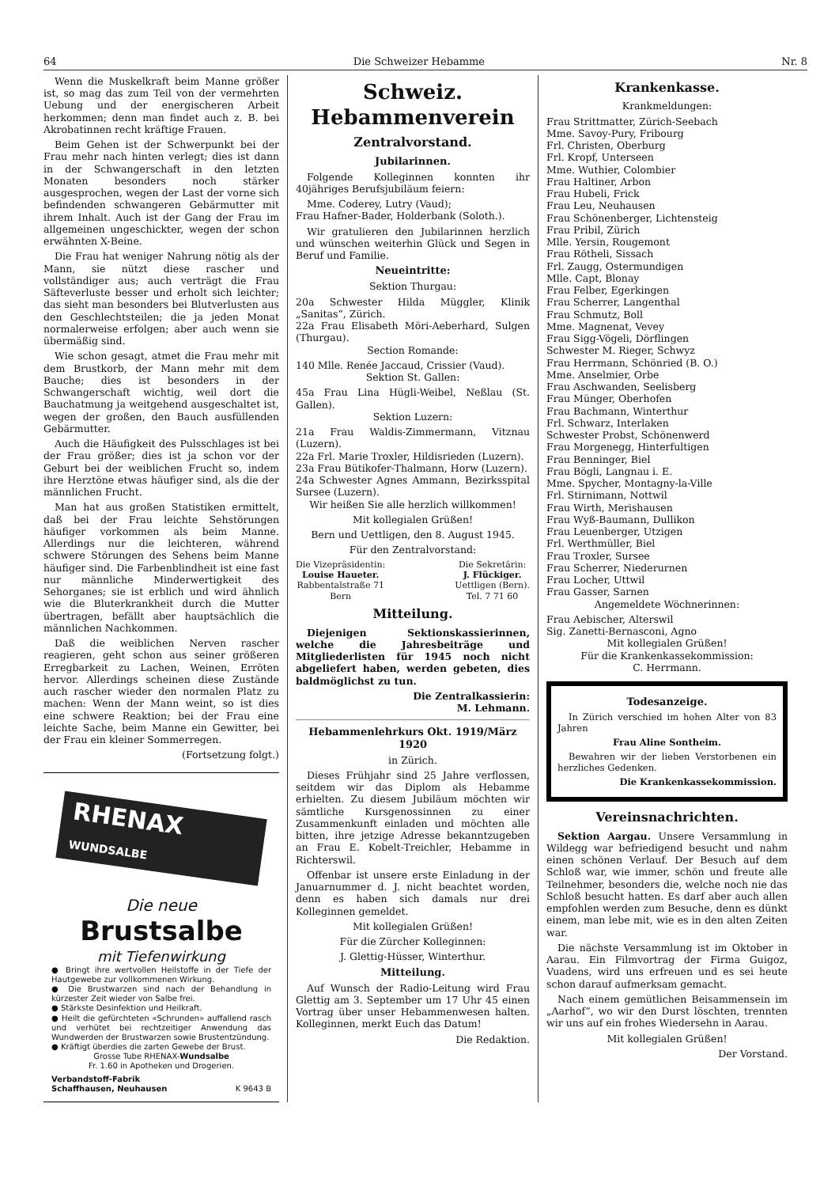64 Die Schweizer Hebamme Nr. 8
Wenn die Muskelkraft beim Manne größer ist, so mag das zum Teil von der vermehrten Uebung und der energischeren Arbeit herkommen; denn man findet auch z. B. bei Akrobatinnen recht kräftige Frauen.
Beim Gehen ist der Schwerpunkt bei der Frau mehr nach hinten verlegt; dies ist dann in der Schwangerschaft in den letzten Monaten besonders noch stärker ausgesprochen, wegen der Last der vorne sich befindenden schwangeren Gebärmutter mit ihrem Inhalt. Auch ist der Gang der Frau im allgemeinen ungeschickter, wegen der schon erwähnten X-Beine.
Die Frau hat weniger Nahrung nötig als der Mann, sie nützt diese rascher und vollständiger aus; auch verträgt die Frau Säfteverluste besser und erholt sich leichter; das sieht man besonders bei Blutverlusten aus den Geschlechtsteilen; die ja jeden Monat normalerweise erfolgen; aber auch wenn sie übermäßig sind.
Wie schon gesagt, atmet die Frau mehr mit dem Brustkorb, der Mann mehr mit dem Bauche; dies ist besonders in der Schwangerschaft wichtig, weil dort die Bauchatmung ja weitgehend ausgeschaltet ist, wegen der großen, den Bauch ausfüllenden Gebärmutter.
Auch die Häufigkeit des Pulsschlages ist bei der Frau größer; dies ist ja schon vor der Geburt bei der weiblichen Frucht so, indem ihre Herztöne etwas häufiger sind, als die der männlichen Frucht.
Man hat aus großen Statistiken ermittelt, daß bei der Frau leichte Sehstörungen häufiger vorkommen als beim Manne. Allerdings nur die leichteren, während schwere Störungen des Sehens beim Manne häufiger sind. Die Farbenblindheit ist eine fast nur männliche Minderwertigkeit des Sehorganes; sie ist erblich und wird ähnlich wie die Bluterkrankheit durch die Mutter übertragen, befällt aber hauptsächlich die männlichen Nachkommen.
Daß die weiblichen Nerven rascher reagieren, geht schon aus seiner größeren Erregbarkeit zu Lachen, Weinen, Erröten hervor. Allerdings scheinen diese Zustände auch rascher wieder den normalen Platz zu machen: Wenn der Mann weint, so ist dies eine schwere Reaktion; bei der Frau eine leichte Sache, beim Manne ein Gewitter, bei der Frau ein kleiner Sommerregen.
(Fortsetzung folgt.)
RHENAX WUNDSALBE
Die neue
Brustsalbe
mit Tiefenwirkung
● Bringt ihre wertvollen Heilstoffe in der Tiefe der Hautgewebe zur vollkommenen Wirkung.
● Die Brustwarzen sind nach der Behandlung in kürzester Zeit wieder von Salbe frei.
● Stärkste Desinfektion und Heilkraft.
● Heilt die gefürchteten «Schrunden» auffallend rasch und verhütet bei rechtzeitiger Anwendung das Wundwerden der Brustwarzen sowie Brustentzündung.
● Kräftigt überdies die zarten Gewebe der Brust.
Grosse Tube RHENAX-Wundsalbe
Fr. 1.60 in Apotheken und Drogerien.
Verbandstoff-Fabrik
Schaffhausen, Neuhausen K 9643 B
Schweiz. Hebammenverein
Zentralvorstand.
Jubilarinnen.
Folgende Kolleginnen konnten ihr 40jähriges Berufsjubiläum feiern:
Mme. Coderey, Lutry (Vaud);
Frau Hafner-Bader, Holderbank (Soloth.).
Wir gratulieren den Jubilarinnen herzlich und wünschen weiterhin Glück und Segen in Beruf und Familie.
Neueintritte:
Sektion Thurgau:
20a Schwester Hilda Müggler, Klinik „Sanitas“, Zürich.
22a Frau Elisabeth Möri-Aeberhard, Sulgen (Thurgau).
Section Romande:
140 Mlle. Renée Jaccaud, Crissier (Vaud).
Sektion St. Gallen:
45a Frau Lina Hügli-Weibel, Neßlau (St. Gallen).
Sektion Luzern:
21a Frau Waldis-Zimmermann, Vitznau (Luzern).
22a Frl. Marie Troxler, Hildisrieden (Luzern).
23a Frau Bütikofer-Thalmann, Horw (Luzern).
24a Schwester Agnes Ammann, Bezirksspital Sursee (Luzern).
Wir heißen Sie alle herzlich willkommen!
Mit kollegialen Grüßen!
Bern und Uettligen, den 8. August 1945.
Für den Zentralvorstand:
Die Vizepräsidentin:
Louise Haueter.
Rabbentalstraße 71
Bern
Die Sekretärin:
J. Flückiger.
Uettligen (Bern).
Tel. 7 71 60
Mitteilung.
Diejenigen Sektionskassierinnen, welche die Jahresbeiträge und Mitgliederlisten für 1945 noch nicht abgeliefert haben, werden gebeten, dies baldmöglichst zu tun.
Die Zentralkassierin:
M. Lehmann.
Hebammenlehrkurs Okt. 1919/März 1920
in Zürich.
Dieses Frühjahr sind 25 Jahre verflossen, seitdem wir das Diplom als Hebamme erhielten. Zu diesem Jubiläum möchten wir sämtliche Kursgenossinnen zu einer Zusammenkunft einladen und möchten alle bitten, ihre jetzige Adresse bekanntzugeben an Frau E. Kobelt-Treichler, Hebamme in Richterswil.
Offenbar ist unsere erste Einladung in der Januarnummer d. J. nicht beachtet worden, denn es haben sich damals nur drei Kolleginnen gemeldet.
Mit kollegialen Grüßen!
Für die Zürcher Kolleginnen:
J. Glettig-Hüsser, Winterthur.
Mitteilung.
Auf Wunsch der Radio-Leitung wird Frau Glettig am 3. September um 17 Uhr 45 einen Vortrag über unser Hebammenwesen halten. Kolleginnen, merkt Euch das Datum!
Die Redaktion.
Krankenkasse.
Krankmeldungen:
Frau Strittmatter, Zürich-Seebach
Mme. Savoy-Pury, Fribourg
Frl. Christen, Oberburg
Frl. Kropf, Unterseen
Mme. Wuthier, Colombier
Frau Haltiner, Arbon
Frau Hubeli, Frick
Frau Leu, Neuhausen
Frau Schönenberger, Lichtensteig
Frau Pribil, Zürich
Mlle. Yersin, Rougemont
Frau Rötheli, Sissach
Frl. Zaugg, Ostermundigen
Mlle. Capt, Blonay
Frau Felber, Egerkingen
Frau Scherrer, Langenthal
Frau Schmutz, Boll
Mme. Magnenat, Vevey
Frau Sigg-Vögeli, Dörflingen
Schwester M. Rieger, Schwyz
Frau Herrmann, Schönried (B. O.)
Mme. Anselmier, Orbe
Frau Aschwanden, Seelisberg
Frau Münger, Oberhofen
Frau Bachmann, Winterthur
Frl. Schwarz, Interlaken
Schwester Probst, Schönenwerd
Frau Morgenegg, Hinterfultigen
Frau Benninger, Biel
Frau Bögli, Langnau i. E.
Mme. Spycher, Montagny-la-Ville
Frl. Stirnimann, Nottwil
Frau Wirth, Merishausen
Frau Wyß-Baumann, Dullikon
Frau Leuenberger, Utzigen
Frl. Werthmüller, Biel
Frau Troxler, Sursee
Frau Scherrer, Niederurnen
Frau Locher, Uttwil
Frau Gasser, Sarnen
Angemeldete Wöchnerinnen:
Frau Aebischer, Alterswil
Sig. Zanetti-Bernasconi, Agno
Mit kollegialen Grüßen!
Für die Krankenkassekommission:
C. Herrmann.
Todesanzeige.
In Zürich verschied im hohen Alter von 83 Jahren
Frau Aline Sontheim.
Bewahren wir der lieben Verstorbenen ein herzliches Gedenken.
Die Krankenkassekommission.
Vereinsnachrichten.
Sektion Aargau. Unsere Versammlung in Wildegg war befriedigend besucht und nahm einen schönen Verlauf. Der Besuch auf dem Schloß war, wie immer, schön und freute alle Teilnehmer, besonders die, welche noch nie das Schloß besucht hatten. Es darf aber auch allen empfohlen werden zum Besuche, denn es dünkt einem, man lebe mit, wie es in den alten Zeiten war.
Die nächste Versammlung ist im Oktober in Aarau. Ein Filmvortrag der Firma Guigoz, Vuadens, wird uns erfreuen und es sei heute schon darauf aufmerksam gemacht.
Nach einem gemütlichen Beisammensein im „Aarhof“, wo wir den Durst löschten, trennten wir uns auf ein frohes Wiedersehn in Aarau.
Mit kollegialen Grüßen!
Der Vorstand.